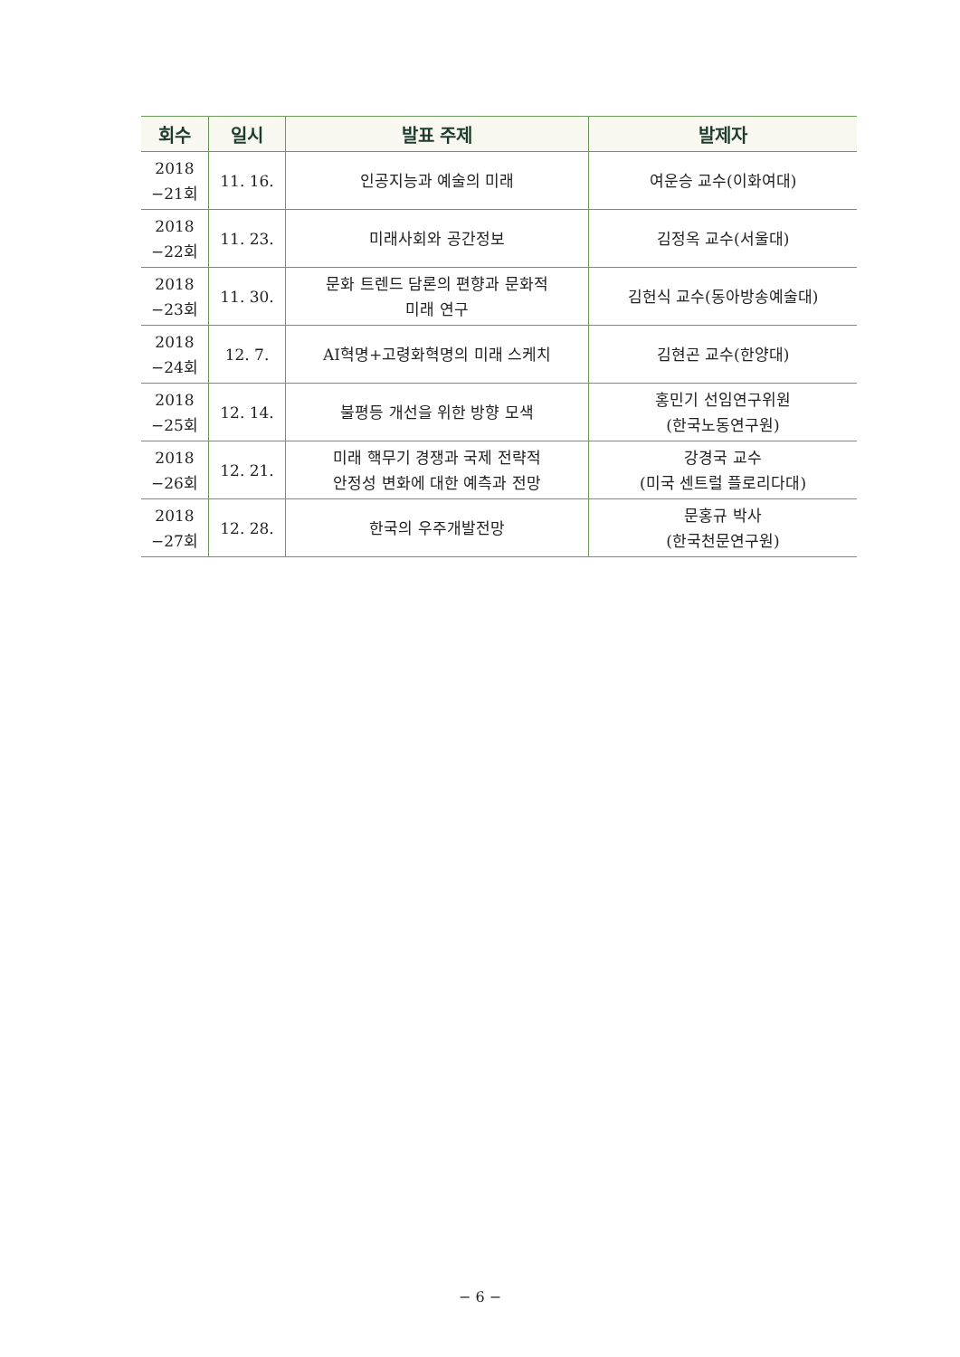| 회수 | 일시 | 발표 주제 | 발제자 |
| --- | --- | --- | --- |
| 2018 −21회 | 11. 16. | 인공지능과 예술의 미래 | 여운승 교수(이화여대) |
| 2018 −22회 | 11. 23. | 미래사회와 공간정보 | 김정옥 교수(서울대) |
| 2018 −23회 | 11. 30. | 문화 트렌드 담론의 편향과 문화적 미래 연구 | 김헌식 교수(동아방송예술대) |
| 2018 −24회 | 12. 7. | AI혁명+고령화혁명의 미래 스케치 | 김현곤 교수(한양대) |
| 2018 −25회 | 12. 14. | 불평등 개선을 위한 방향 모색 | 홍민기 선임연구위원 (한국노동연구원) |
| 2018 −26회 | 12. 21. | 미래 핵무기 경쟁과 국제 전략적 안정성 변화에 대한 예측과 전망 | 강경국 교수 (미국 센트럴 플로리다대) |
| 2018 −27회 | 12. 28. | 한국의 우주개발전망 | 문홍규 박사 (한국천문연구원) |
− 6 −